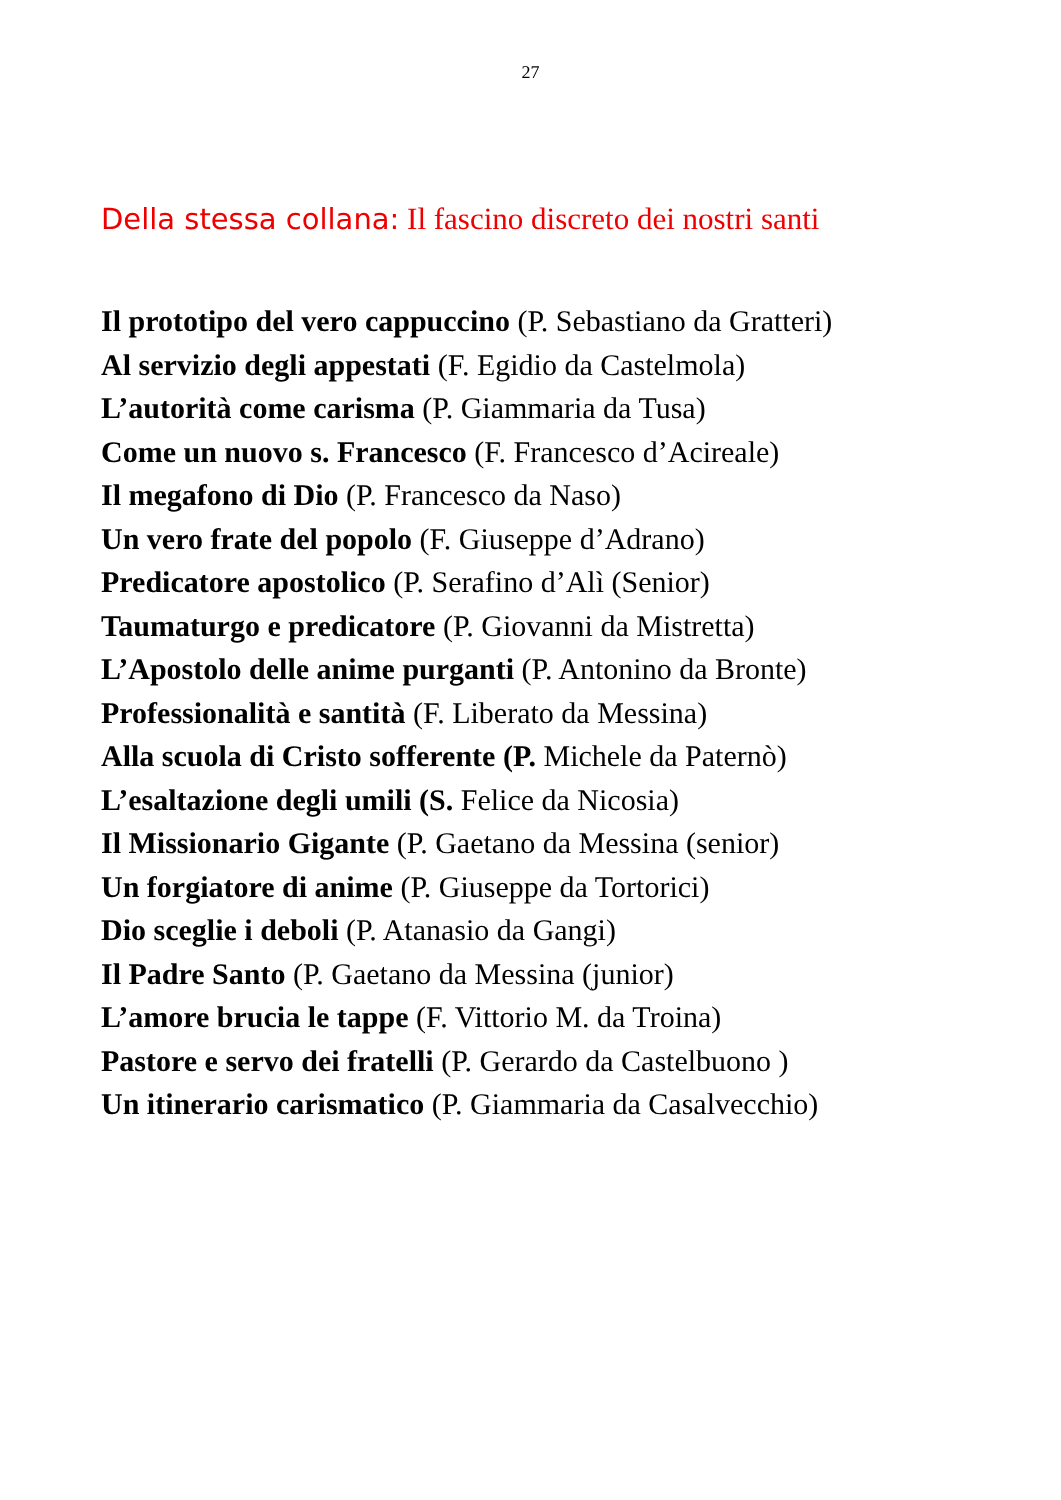27
Della stessa collana: Il fascino discreto dei nostri santi
Il prototipo del vero cappuccino (P. Sebastiano da Gratteri)
Al servizio degli appestati (F. Egidio da Castelmola)
L’autorità come carisma (P. Giammaria da Tusa)
Come un nuovo s. Francesco (F. Francesco d’Acireale)
Il megafono di Dio (P. Francesco da Naso)
Un vero frate del popolo (F. Giuseppe d’Adrano)
Predicatore apostolico (P. Serafino d’Alì (Senior)
Taumaturgo e predicatore (P. Giovanni da Mistretta)
L’Apostolo delle anime purganti (P. Antonino da Bronte)
Professionalità e santità (F. Liberato da Messina)
Alla scuola di Cristo sofferente (P. Michele da Paternò)
L’esaltazione degli umili (S. Felice da Nicosia)
Il Missionario Gigante (P. Gaetano da Messina (senior)
Un forgiatore di anime (P. Giuseppe da Tortorici)
Dio sceglie i deboli (P. Atanasio da Gangi)
Il Padre Santo (P. Gaetano da Messina (junior)
L’amore brucia le tappe (F. Vittorio M. da Troina)
Pastore e servo dei fratelli (P. Gerardo da Castelbuono )
Un itinerario carismatico (P. Giammaria da Casalvecchio)